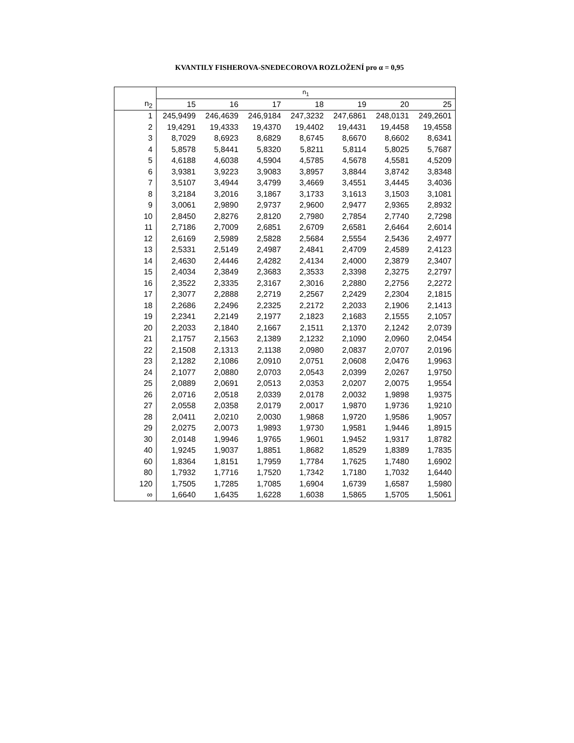KVANTILY FISHEROVA-SNEDECOROVA ROZLOŽENÍ pro α = 0,95
| | n<sub>1</sub> | | | | | | |
| --- | --- | --- | --- | --- | --- | --- | --- |
| n<sub>2</sub> | 15 | 16 | 17 | 18 | 19 | 20 | 25 |
| 1 | 245,9499 | 246,4639 | 246,9184 | 247,3232 | 247,6861 | 248,0131 | 249,2601 |
| 2 | 19,4291 | 19,4333 | 19,4370 | 19,4402 | 19,4431 | 19,4458 | 19,4558 |
| 3 | 8,7029 | 8,6923 | 8,6829 | 8,6745 | 8,6670 | 8,6602 | 8,6341 |
| 4 | 5,8578 | 5,8441 | 5,8320 | 5,8211 | 5,8114 | 5,8025 | 5,7687 |
| 5 | 4,6188 | 4,6038 | 4,5904 | 4,5785 | 4,5678 | 4,5581 | 4,5209 |
| 6 | 3,9381 | 3,9223 | 3,9083 | 3,8957 | 3,8844 | 3,8742 | 3,8348 |
| 7 | 3,5107 | 3,4944 | 3,4799 | 3,4669 | 3,4551 | 3,4445 | 3,4036 |
| 8 | 3,2184 | 3,2016 | 3,1867 | 3,1733 | 3,1613 | 3,1503 | 3,1081 |
| 9 | 3,0061 | 2,9890 | 2,9737 | 2,9600 | 2,9477 | 2,9365 | 2,8932 |
| 10 | 2,8450 | 2,8276 | 2,8120 | 2,7980 | 2,7854 | 2,7740 | 2,7298 |
| 11 | 2,7186 | 2,7009 | 2,6851 | 2,6709 | 2,6581 | 2,6464 | 2,6014 |
| 12 | 2,6169 | 2,5989 | 2,5828 | 2,5684 | 2,5554 | 2,5436 | 2,4977 |
| 13 | 2,5331 | 2,5149 | 2,4987 | 2,4841 | 2,4709 | 2,4589 | 2,4123 |
| 14 | 2,4630 | 2,4446 | 2,4282 | 2,4134 | 2,4000 | 2,3879 | 2,3407 |
| 15 | 2,4034 | 2,3849 | 2,3683 | 2,3533 | 2,3398 | 2,3275 | 2,2797 |
| 16 | 2,3522 | 2,3335 | 2,3167 | 2,3016 | 2,2880 | 2,2756 | 2,2272 |
| 17 | 2,3077 | 2,2888 | 2,2719 | 2,2567 | 2,2429 | 2,2304 | 2,1815 |
| 18 | 2,2686 | 2,2496 | 2,2325 | 2,2172 | 2,2033 | 2,1906 | 2,1413 |
| 19 | 2,2341 | 2,2149 | 2,1977 | 2,1823 | 2,1683 | 2,1555 | 2,1057 |
| 20 | 2,2033 | 2,1840 | 2,1667 | 2,1511 | 2,1370 | 2,1242 | 2,0739 |
| 21 | 2,1757 | 2,1563 | 2,1389 | 2,1232 | 2,1090 | 2,0960 | 2,0454 |
| 22 | 2,1508 | 2,1313 | 2,1138 | 2,0980 | 2,0837 | 2,0707 | 2,0196 |
| 23 | 2,1282 | 2,1086 | 2,0910 | 2,0751 | 2,0608 | 2,0476 | 1,9963 |
| 24 | 2,1077 | 2,0880 | 2,0703 | 2,0543 | 2,0399 | 2,0267 | 1,9750 |
| 25 | 2,0889 | 2,0691 | 2,0513 | 2,0353 | 2,0207 | 2,0075 | 1,9554 |
| 26 | 2,0716 | 2,0518 | 2,0339 | 2,0178 | 2,0032 | 1,9898 | 1,9375 |
| 27 | 2,0558 | 2,0358 | 2,0179 | 2,0017 | 1,9870 | 1,9736 | 1,9210 |
| 28 | 2,0411 | 2,0210 | 2,0030 | 1,9868 | 1,9720 | 1,9586 | 1,9057 |
| 29 | 2,0275 | 2,0073 | 1,9893 | 1,9730 | 1,9581 | 1,9446 | 1,8915 |
| 30 | 2,0148 | 1,9946 | 1,9765 | 1,9601 | 1,9452 | 1,9317 | 1,8782 |
| 40 | 1,9245 | 1,9037 | 1,8851 | 1,8682 | 1,8529 | 1,8389 | 1,7835 |
| 60 | 1,8364 | 1,8151 | 1,7959 | 1,7784 | 1,7625 | 1,7480 | 1,6902 |
| 80 | 1,7932 | 1,7716 | 1,7520 | 1,7342 | 1,7180 | 1,7032 | 1,6440 |
| 120 | 1,7505 | 1,7285 | 1,7085 | 1,6904 | 1,6739 | 1,6587 | 1,5980 |
| ∞ | 1,6640 | 1,6435 | 1,6228 | 1,6038 | 1,5865 | 1,5705 | 1,5061 |